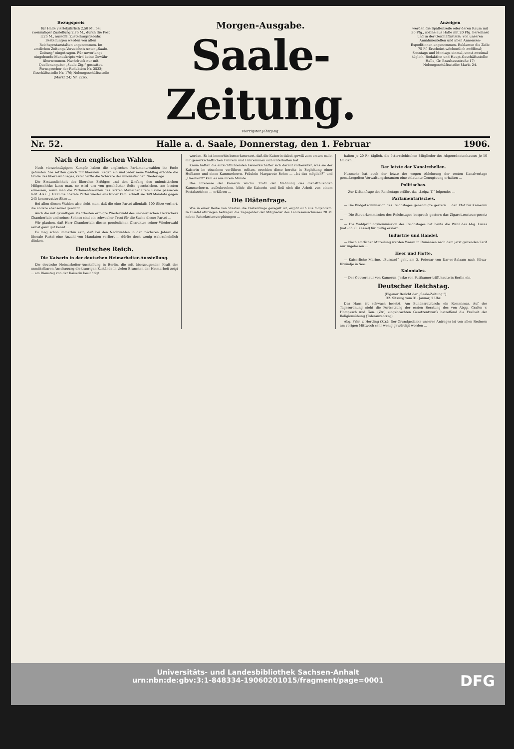Bezugspreis
für Halle vierteljährlich 2,50 M., bei zweimaliger Zustellung 2,75 M., durch die Post 3,25 M., ausschl. Zustellungsgebühr. Bestellungen werden von allen Reichspostanstalten angenommen. Im amtlichen Zeitungs-Verzeichnis unter „Saale-Zeitung“ eingetragen. Für unverlangt eingehende Manuskripte wird keine Gewähr übernommen. Nachdruck nur mit Quellenangabe: „Saale-Ztg.“ gestattet. Fernsprecher der Redaktion Nr. 2532; Geschäftsstelle Nr. 176; Nebengeschäftsstelle (Markt 24) Nr. 2265.
Morgen-Ausgabe.
Saale-Zeitung.
Vierzigster Jahrgang.
Anzeigen
werden die Spaltenzeile oder deren Raum mit 30 Pfg., solche aus Halle mit 20 Pfg. berechnet und in der Geschäftsstelle, von unseren Annahmestellen und allen Annoncen-Expeditionen angenommen. Reklamen die Zeile 75 Pf. Erscheint wöchentlich zwölfmal; Sonntags und Montags einmal, sonst zweimal täglich. Redaktion und Haupt-Geschäftsstelle: Halle, Gr. Brauhausstraße 17; Nebengeschäftsstelle: Markt 24.
Nr. 52. Halle a. d. Saale, Donnerstag, den 1. Februar 1906.
Nach den englischen Wahlen.
Nach vierzehntägigem Kampfe haben die englischen Parlamentswahlen ihr Ende gefunden. Sie setzten gleich mit liberalen Siegen ein und jeder neue Wahltag erhöhte die Größe des liberalen Sieges, verschärfte die Schwere der unionistischen Niederlage.
Die Erstaunlichkeit des liberalen Erfolges und den Umfang des unionistischen Mißgeschicks kann man, so wird uns von geschätzter Seite geschrieben, am besten ermessen, wenn man die Parlamentswahlen des letzten Menschenalters Revue passieren läßt. Als i. J. 1880 die liberale Partei wieder ans Ruder kam, erhielt sie 349 Mandate gegen 243 konservative Sitze ...
Bei allen diesen Wahlen also sieht man, daß die eine Partei allenfalls 100 Sitze verliert, die andere ebensoviel gewinnt ...
Auch die mit gewaltigen Mehrheiten erfolgte Wiederwahl des unionistischen Herrschers Chamberlain und seines Sohnes sind ein schwacher Trost für die Sache dieser Partei ...
Wir glauben, daß Herr Chamberlain diesen persönlichen Charakter seiner Wiederwahl selbst ganz gut kennt ...
Es mag schon immerhin sein, daß bei den Nachwahlen in den nächsten Jahren die liberale Partei eine Anzahl von Mandaten verliert ... dürfte doch wenig wahrscheinlich dünken.
Deutsches Reich.
Die Kaiserin in der deutschen Heimarbeiter-Ausstellung.
Die deutsche Heimarbeiter-Ausstellung in Berlin, die mit überzeugender Kraft der unmittelbaren Anschauung die traurigen Zustände in vielen Branchen der Heimarbeit zeigt ... am Dienstag von der Kaiserin besichtigt
worden. Es ist immerhin bemerkenswert, daß die Kaiserin dabei, gewiß zum ersten male, mit gewerkschaftlichen Führern und Führerinnen sich unterhalten hat ...
Kaum hatten die aufsichtführenden Gewerkschafter sich darauf vorbereitet, was sie der Kaiserin im einzelnen vorführen sollten, erschien diese bereits in Begleitung einer Hofdame und eines Kammerherrn. Fräulein Margarete Behm ... „Ist das möglich?“ und „Unerhört!“ kam es aus ihrem Munde ...
Das Interesse der Kaiserin wuchs. Trotz der Mahnung des dienstthuenden Kammerherrn, aufzubrechen, blieb die Kaiserin und ließ sich die Arbeit von einem Postabzeichen ... erklären ...
Die Diätenfrage.
Wie in einer Reihe von Staaten die Diätenfrage geregelt ist, ergibt sich aus folgendem: In Elsaß-Lothringen betragen die Tagegelder der Mitglieder des Landesausschusses 20 M. neben Reisekostenvergütungen ...
halten je 20 Fr. täglich, die österreichischen Mitglieder des Abgeordnetenhauses je 10 Gulden ...
Der letzte der Kanalrebellen.
Nunmehr hat auch der letzte der wegen Ablehnung der ersten Kanalvorlage gemaßregelten Verwaltungsbeamten eine eklatante Genugtuung erhalten ...
Politisches.
— Zur Diätenfrage des Reichstags erfährt das „Leipz. T.“ folgendes ...
Parlamentarisches.
— Die Budgetkommission des Reichstages genehmigte gestern ... den Etat für Kamerun ...
— Die Steuerkommission des Reichstages besprach gestern das Zigarettensteuergesetz ...
— Die Wahlprüfungskommission des Reichstages hat heute die Wahl des Abg. Lucas (nat.-lib. 8. Kassel) für gültig erklärt.
Industrie und Handel.
— Nach amtlicher Mitteilung werden Waren in Rumänien nach dem jetzt geltenden Tarif nur zugelassen ...
Heer und Flotte.
— Kaiserliche Marine. „Bussard“ geht am 3. Februar von Dar-es-Salaam nach Kilwa-Kiwindje in See.
Koloniales.
— Der Gouverneur von Kamerun, Jesko von Puttkamer trifft heute in Berlin ein.
Deutscher Reichstag.
(Eigener Bericht der „Saale-Zeitung.“)
32. Sitzung vom 31. Januar, 1 Uhr.
Das Haus ist schwach besetzt. Am Bundesratstisch: ein Kommissar. Auf der Tagesordnung steht die Fortsetzung der ersten Beratung des von Abgg. Grafen v. Hompesch und Gen. (Ztr.) eingebrachten Gesetzentwurfs betreffend die Freiheit der Religionsübung (Toleranzantrag).
Abg. Frhr. v. Hertling (Ztr.): Der Grundgedanke unseres Antrages ist von allen Rednern am vorigen Mittwoch sehr wenig gewürdigt worden ...
Universitäts- und Landesbibliothek Sachsen-Anhalt
urn:nbn:de:gbv:3:1-848334-19060201015/fragment/page=0001
DFG